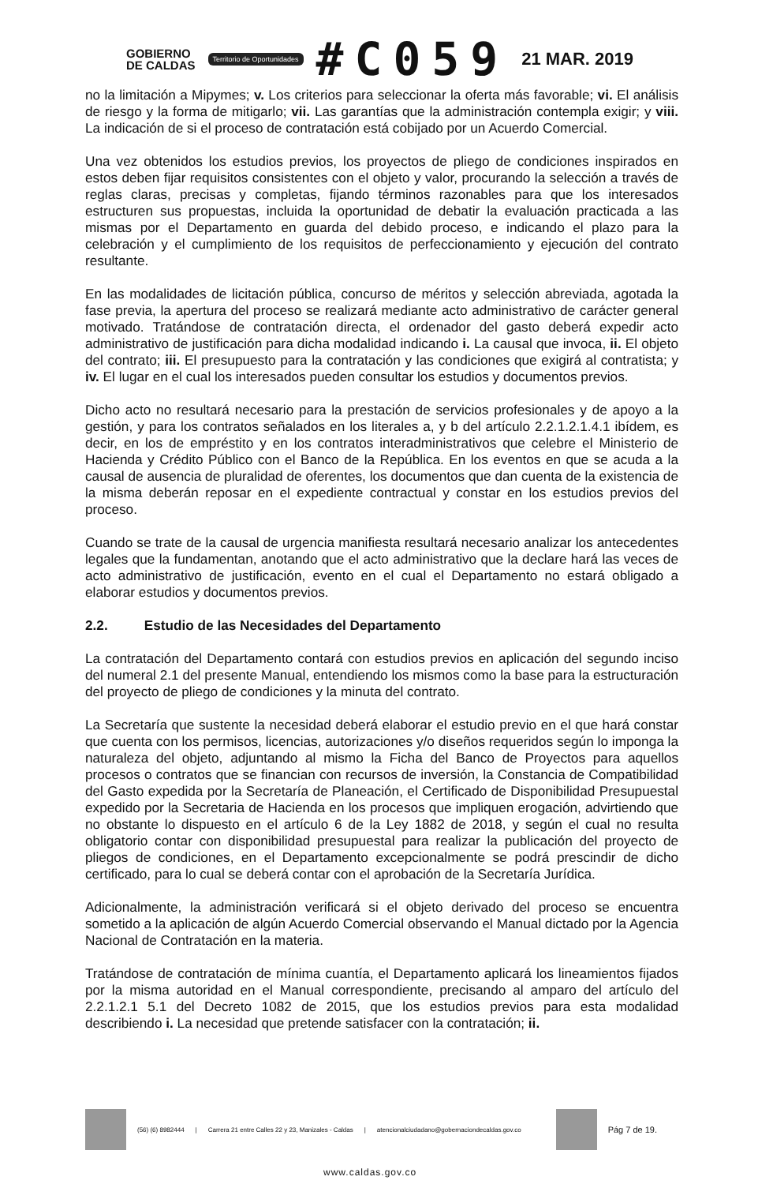GOBIERNO
DE CALDAS
Territorio de Oportunidades
#C059
21 MAR. 2019
no la limitación a Mipymes; v. Los criterios para seleccionar la oferta más favorable; vi. El análisis de riesgo y la forma de mitigarlo; vii. Las garantías que la administración contempla exigir; y viii. La indicación de si el proceso de contratación está cobijado por un Acuerdo Comercial.
Una vez obtenidos los estudios previos, los proyectos de pliego de condiciones inspirados en estos deben fijar requisitos consistentes con el objeto y valor, procurando la selección a través de reglas claras, precisas y completas, fijando términos razonables para que los interesados estructuren sus propuestas, incluida la oportunidad de debatir la evaluación practicada a las mismas por el Departamento en guarda del debido proceso, e indicando el plazo para la celebración y el cumplimiento de los requisitos de perfeccionamiento y ejecución del contrato resultante.
En las modalidades de licitación pública, concurso de méritos y selección abreviada, agotada la fase previa, la apertura del proceso se realizará mediante acto administrativo de carácter general motivado. Tratándose de contratación directa, el ordenador del gasto deberá expedir acto administrativo de justificación para dicha modalidad indicando i. La causal que invoca, ii. El objeto del contrato; iii. El presupuesto para la contratación y las condiciones que exigirá al contratista; y iv. El lugar en el cual los interesados pueden consultar los estudios y documentos previos.
Dicho acto no resultará necesario para la prestación de servicios profesionales y de apoyo a la gestión, y para los contratos señalados en los literales a, y b del artículo 2.2.1.2.1.4.1 ibídem, es decir, en los de empréstito y en los contratos interadministrativos que celebre el Ministerio de Hacienda y Crédito Público con el Banco de la República. En los eventos en que se acuda a la causal de ausencia de pluralidad de oferentes, los documentos que dan cuenta de la existencia de la misma deberán reposar en el expediente contractual y constar en los estudios previos del proceso.
Cuando se trate de la causal de urgencia manifiesta resultará necesario analizar los antecedentes legales que la fundamentan, anotando que el acto administrativo que la declare hará las veces de acto administrativo de justificación, evento en el cual el Departamento no estará obligado a elaborar estudios y documentos previos.
2.2. Estudio de las Necesidades del Departamento
La contratación del Departamento contará con estudios previos en aplicación del segundo inciso del numeral 2.1 del presente Manual, entendiendo los mismos como la base para la estructuración del proyecto de pliego de condiciones y la minuta del contrato.
La Secretaría que sustente la necesidad deberá elaborar el estudio previo en el que hará constar que cuenta con los permisos, licencias, autorizaciones y/o diseños requeridos según lo imponga la naturaleza del objeto, adjuntando al mismo la Ficha del Banco de Proyectos para aquellos procesos o contratos que se financian con recursos de inversión, la Constancia de Compatibilidad del Gasto expedida por la Secretaría de Planeación, el Certificado de Disponibilidad Presupuestal expedido por la Secretaria de Hacienda en los procesos que impliquen erogación, advirtiendo que no obstante lo dispuesto en el artículo 6 de la Ley 1882 de 2018, y según el cual no resulta obligatorio contar con disponibilidad presupuestal para realizar la publicación del proyecto de pliegos de condiciones, en el Departamento excepcionalmente se podrá prescindir de dicho certificado, para lo cual se deberá contar con el aprobación de la Secretaría Jurídica.
Adicionalmente, la administración verificará si el objeto derivado del proceso se encuentra sometido a la aplicación de algún Acuerdo Comercial observando el Manual dictado por la Agencia Nacional de Contratación en la materia.
Tratándose de contratación de mínima cuantía, el Departamento aplicará los lineamientos fijados por la misma autoridad en el Manual correspondiente, precisando al amparo del artículo del 2.2.1.2.1 5.1 del Decreto 1082 de 2015, que los estudios previos para esta modalidad describiendo i. La necesidad que pretende satisfacer con la contratación; ii.
(56) (6) 8982444 | Carrera 21 entre Calles 22 y 23, Manizales - Caldas | atencionalciudadano@gobernaciondecaldas.gov.co
Pág 7 de 19.
www.caldas.gov.co